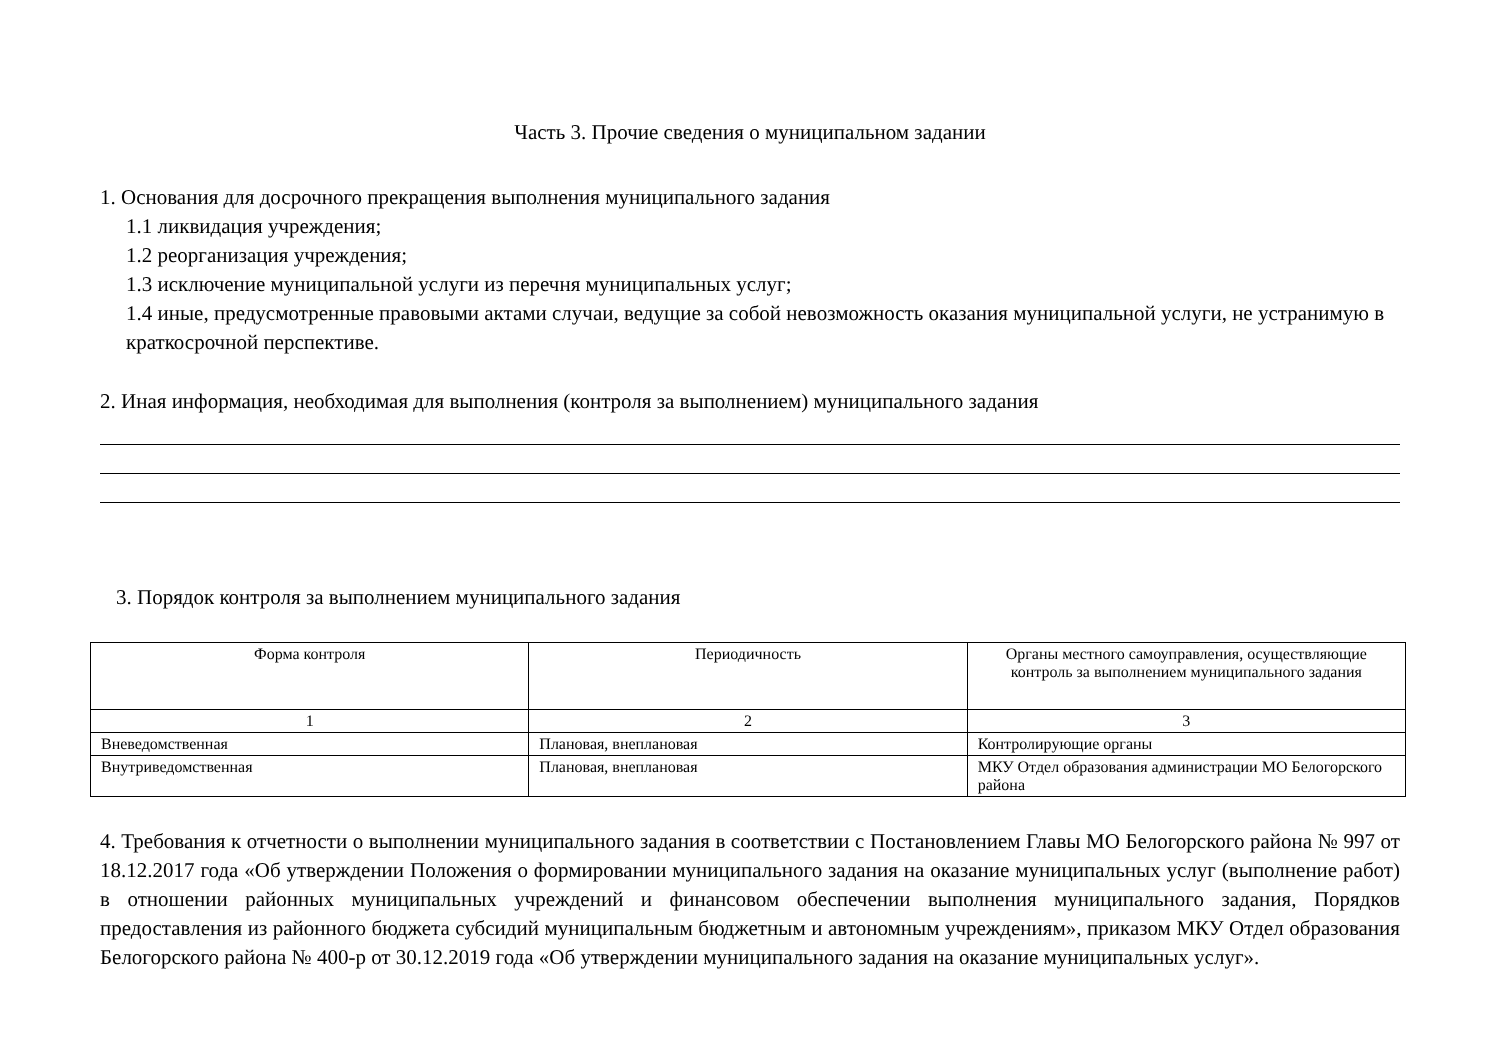Часть 3. Прочие сведения о муниципальном задании
1. Основания для досрочного прекращения выполнения муниципального задания
1.1 ликвидация учреждения;
1.2 реорганизация учреждения;
1.3 исключение муниципальной услуги из перечня муниципальных услуг;
1.4 иные, предусмотренные правовыми актами случаи, ведущие за собой невозможность оказания муниципальной услуги, не устранимую в краткосрочной перспективе.
2. Иная информация, необходимая для выполнения (контроля за выполнением) муниципального задания
3. Порядок контроля за выполнением муниципального задания
| Форма контроля | Периодичность | Органы местного самоуправления, осуществляющие контроль за выполнением муниципального задания |
| --- | --- | --- |
| 1 | 2 | 3 |
| Вневедомственная | Плановая, внеплановая | Контролирующие органы |
| Внутриведомственная | Плановая, внеплановая | МКУ Отдел образования администрации МО Белогорского района |
4. Требования к отчетности о выполнении муниципального задания в соответствии с Постановлением Главы МО Белогорского района № 997 от 18.12.2017 года «Об утверждении Положения о формировании муниципального задания на оказание муниципальных услуг (выполнение работ) в отношении районных муниципальных учреждений и финансовом обеспечении выполнения муниципального задания, Порядков предоставления из районного бюджета субсидий муниципальным бюджетным и автономным учреждениям», приказом МКУ Отдел образования Белогорского района № 400-р от 30.12.2019 года «Об утверждении муниципального задания на оказание муниципальных услуг».